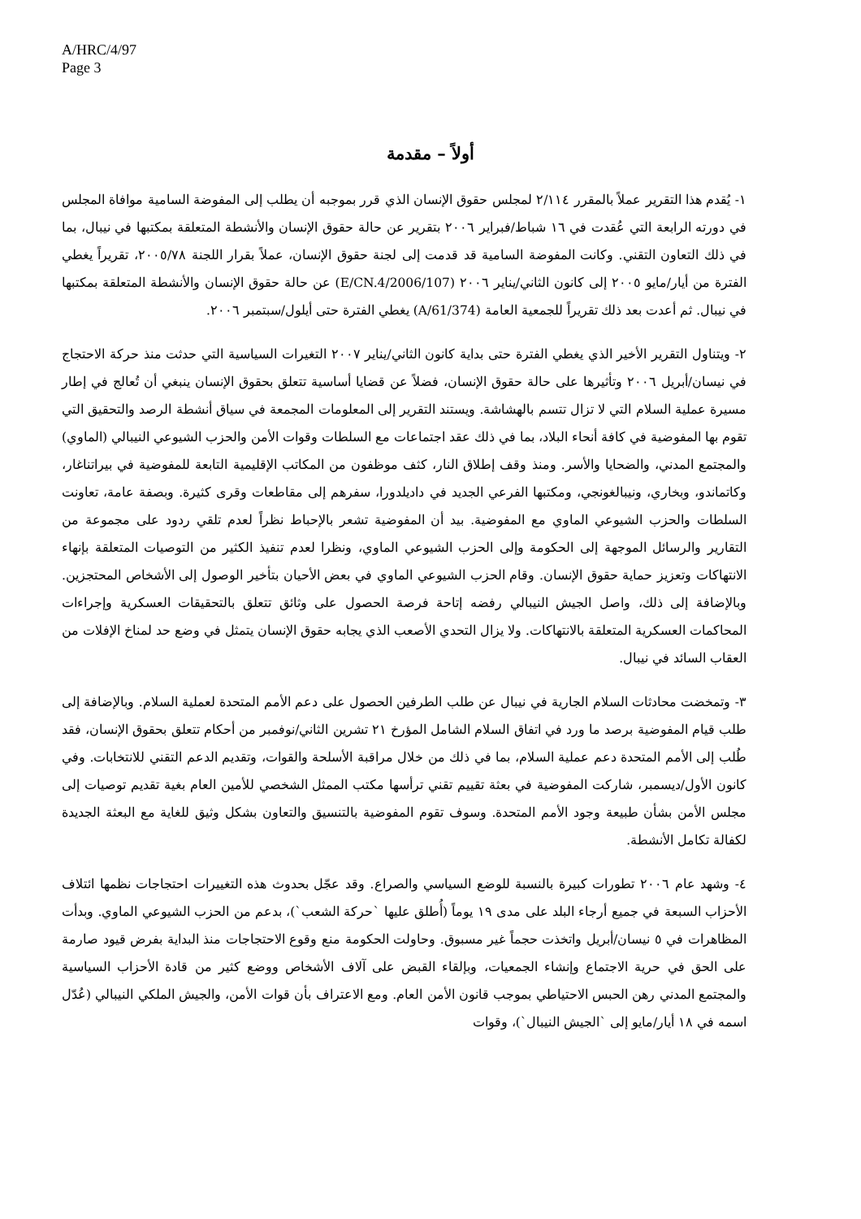A/HRC/4/97
Page 3
أولاً – مقدمة
١- يُقدم هذا التقرير عملاً بالمقرر ٢/١١٤ لمجلس حقوق الإنسان الذي قرر بموجبه أن يطلب إلى المفوضة السامية موافاة المجلس في دورته الرابعة التي عُقدت في ١٦ شباط/فبراير ٢٠٠٦ بتقرير عن حالة حقوق الإنسان والأنشطة المتعلقة بمكتبها في نيبال، بما في ذلك التعاون التقني. وكانت المفوضة السامية قد قدمت إلى لجنة حقوق الإنسان، عملاً بقرار اللجنة ٢٠٠٥/٧٨، تقريراً يغطي الفترة من أيار/مايو ٢٠٠٥ إلى كانون الثاني/يناير ٢٠٠٦ (E/CN.4/2006/107) عن حالة حقوق الإنسان والأنشطة المتعلقة بمكتبها في نيبال. ثم أعدت بعد ذلك تقريراً للجمعية العامة (A/61/374) يغطي الفترة حتى أيلول/سبتمبر ٢٠٠٦.
٢- ويتناول التقرير الأخير الذي يغطي الفترة حتى بداية كانون الثاني/يناير ٢٠٠٧ التغيرات السياسية التي حدثت منذ حركة الاحتجاج في نيسان/أبريل ٢٠٠٦ وتأثيرها على حالة حقوق الإنسان، فضلاً عن قضايا أساسية تتعلق بحقوق الإنسان ينبغي أن تُعالج في إطار مسيرة عملية السلام التي لا تزال تتسم بالهشاشة. ويستند التقرير إلى المعلومات المجمعة في سياق أنشطة الرصد والتحقيق التي تقوم بها المفوضية في كافة أنحاء البلاد، بما في ذلك عقد اجتماعات مع السلطات وقوات الأمن والحزب الشيوعي النيبالي (الماوي) والمجتمع المدني، والضحايا والأسر. ومنذ وقف إطلاق النار، كثف موظفون من المكاتب الإقليمية التابعة للمفوضية في بيراتناغار، وكاتماندو، وبخاري، ونيبالغونجي، ومكتبها الفرعي الجديد في داديلدورا، سفرهم إلى مقاطعات وقرى كثيرة. وبصفة عامة، تعاونت السلطات والحزب الشيوعي الماوي مع المفوضية. بيد أن المفوضية تشعر بالإحباط نظراً لعدم تلقي ردود على مجموعة من التقارير والرسائل الموجهة إلى الحكومة وإلى الحزب الشيوعي الماوي، ونظرا لعدم تنفيذ الكثير من التوصيات المتعلقة بإنهاء الانتهاكات وتعزيز حماية حقوق الإنسان. وقام الحزب الشيوعي الماوي في بعض الأحيان بتأخير الوصول إلى الأشخاص المحتجزين. وبالإضافة إلى ذلك، واصل الجيش النيبالي رفضه إتاحة فرصة الحصول على وثائق تتعلق بالتحقيقات العسكرية وإجراءات المحاكمات العسكرية المتعلقة بالانتهاكات. ولا يزال التحدي الأصعب الذي يجابه حقوق الإنسان يتمثل في وضع حد لمناخ الإفلات من العقاب السائد في نيبال.
٣- وتمخضت محادثات السلام الجارية في نيبال عن طلب الطرفين الحصول على دعم الأمم المتحدة لعملية السلام. وبالإضافة إلى طلب قيام المفوضية برصد ما ورد في اتفاق السلام الشامل المؤرخ ٢١ تشرين الثاني/نوفمبر من أحكام تتعلق بحقوق الإنسان، فقد طُلب إلى الأمم المتحدة دعم عملية السلام، بما في ذلك من خلال مراقبة الأسلحة والقوات، وتقديم الدعم التقني للانتخابات. وفي كانون الأول/ديسمبر، شاركت المفوضية في بعثة تقييم تقني ترأسها مكتب الممثل الشخصي للأمين العام بغية تقديم توصيات إلى مجلس الأمن بشأن طبيعة وجود الأمم المتحدة. وسوف تقوم المفوضية بالتنسيق والتعاون بشكل وثيق للغاية مع البعثة الجديدة لكفالة تكامل الأنشطة.
٤- وشهد عام ٢٠٠٦ تطورات كبيرة بالنسبة للوضع السياسي والصراع. وقد عجّل بحدوث هذه التغييرات احتجاجات نظمها ائتلاف الأحزاب السبعة في جميع أرجاء البلد على مدى ١٩ يوماً (أُطلق عليها `حركة الشعب`)، بدعم من الحزب الشيوعي الماوي. وبدأت المظاهرات في ٥ نيسان/أبريل واتخذت حجماً غير مسبوق. وحاولت الحكومة منع وقوع الاحتجاجات منذ البداية بفرض قيود صارمة على الحق في حرية الاجتماع وإنشاء الجمعيات، وبإلقاء القبض على آلاف الأشخاص ووضع كثير من قادة الأحزاب السياسية والمجتمع المدني رهن الحبس الاحتياطي بموجب قانون الأمن العام. ومع الاعتراف بأن قوات الأمن، والجيش الملكي النيبالي (عُدّل اسمه في ١٨ أيار/مايو إلى `الجيش النيبال`)، وقوات